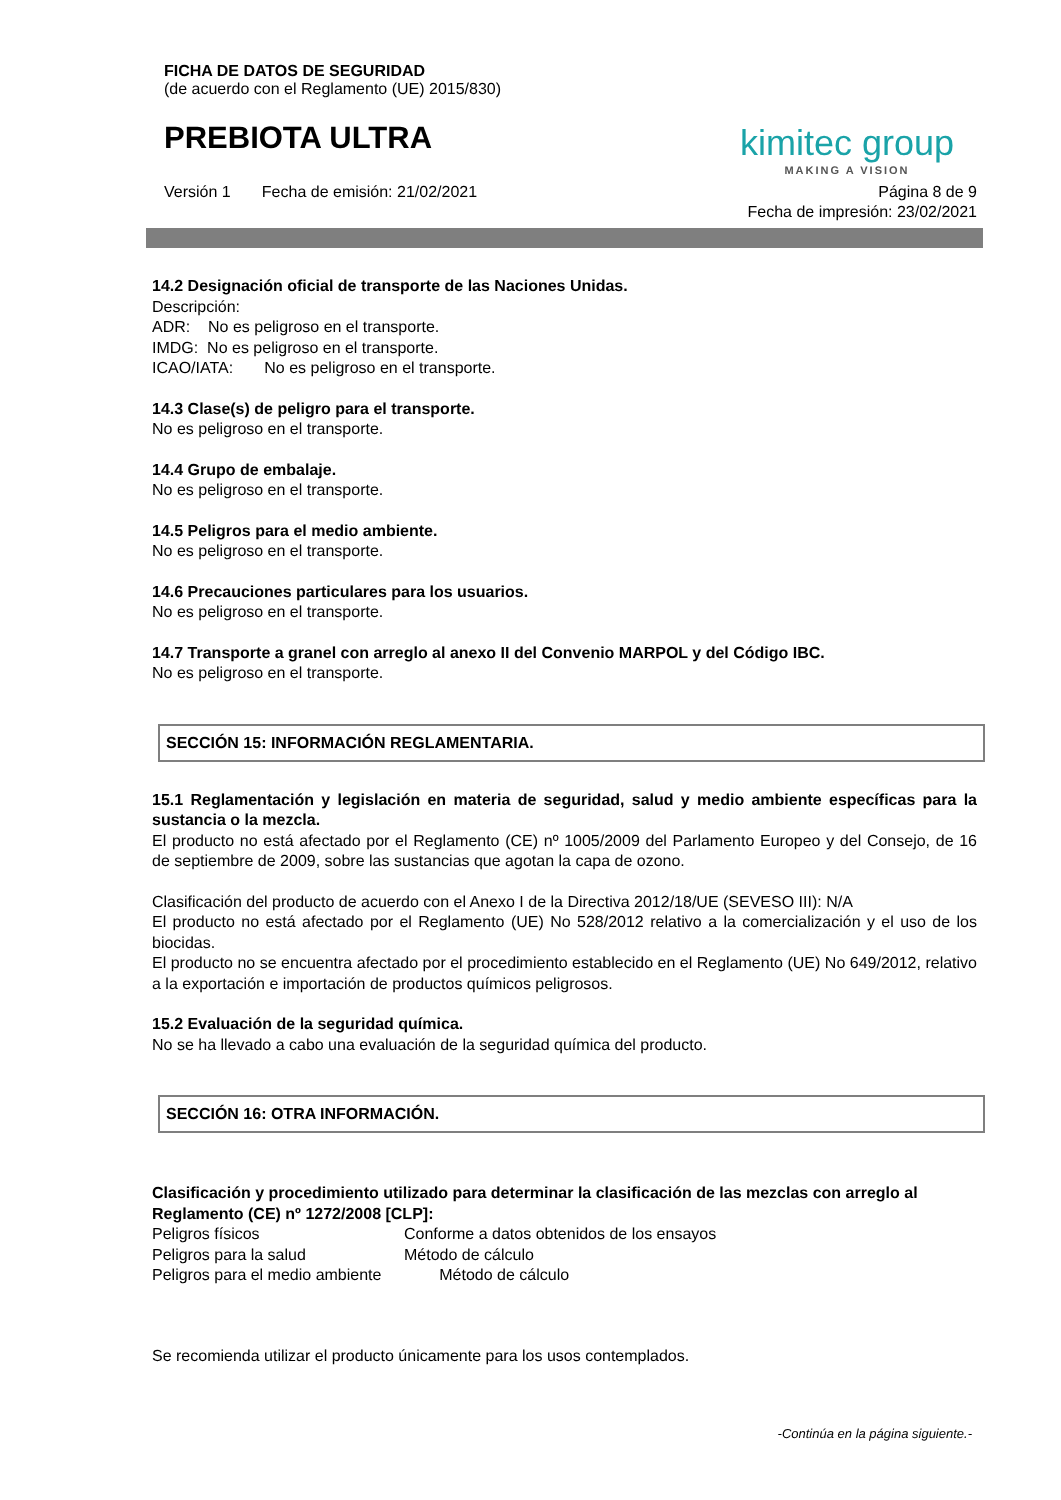FICHA DE DATOS DE SEGURIDAD
(de acuerdo con el Reglamento (UE) 2015/830)
PREBIOTA ULTRA
kimitec group
MAKING A VISION
Versión 1 Fecha de emisión: 21/02/2021
Página 8 de 9
Fecha de impresión: 23/02/2021
14.2 Designación oficial de transporte de las Naciones Unidas.
Descripción:
ADR: No es peligroso en el transporte.
IMDG: No es peligroso en el transporte.
ICAO/IATA: No es peligroso en el transporte.
14.3 Clase(s) de peligro para el transporte.
No es peligroso en el transporte.
14.4 Grupo de embalaje.
No es peligroso en el transporte.
14.5 Peligros para el medio ambiente.
No es peligroso en el transporte.
14.6 Precauciones particulares para los usuarios.
No es peligroso en el transporte.
14.7 Transporte a granel con arreglo al anexo II del Convenio MARPOL y del Código IBC.
No es peligroso en el transporte.
SECCIÓN 15: INFORMACIÓN REGLAMENTARIA.
15.1 Reglamentación y legislación en materia de seguridad, salud y medio ambiente específicas para la sustancia o la mezcla.
El producto no está afectado por el Reglamento (CE) nº 1005/2009 del Parlamento Europeo y del Consejo, de 16 de septiembre de 2009, sobre las sustancias que agotan la capa de ozono.
Clasificación del producto de acuerdo con el Anexo I de la Directiva 2012/18/UE (SEVESO III): N/A
El producto no está afectado por el Reglamento (UE) No 528/2012 relativo a la comercialización y el uso de los biocidas.
El producto no se encuentra afectado por el procedimiento establecido en el Reglamento (UE) No 649/2012, relativo a la exportación e importación de productos químicos peligrosos.
15.2 Evaluación de la seguridad química.
No se ha llevado a cabo una evaluación de la seguridad química del producto.
SECCIÓN 16: OTRA INFORMACIÓN.
Clasificación y procedimiento utilizado para determinar la clasificación de las mezclas con arreglo al Reglamento (CE) nº 1272/2008 [CLP]:
Peligros físicos Conforme a datos obtenidos de los ensayos
Peligros para la salud Método de cálculo
Peligros para el medio ambiente Método de cálculo
Se recomienda utilizar el producto únicamente para los usos contemplados.
-Continúa en la página siguiente.-